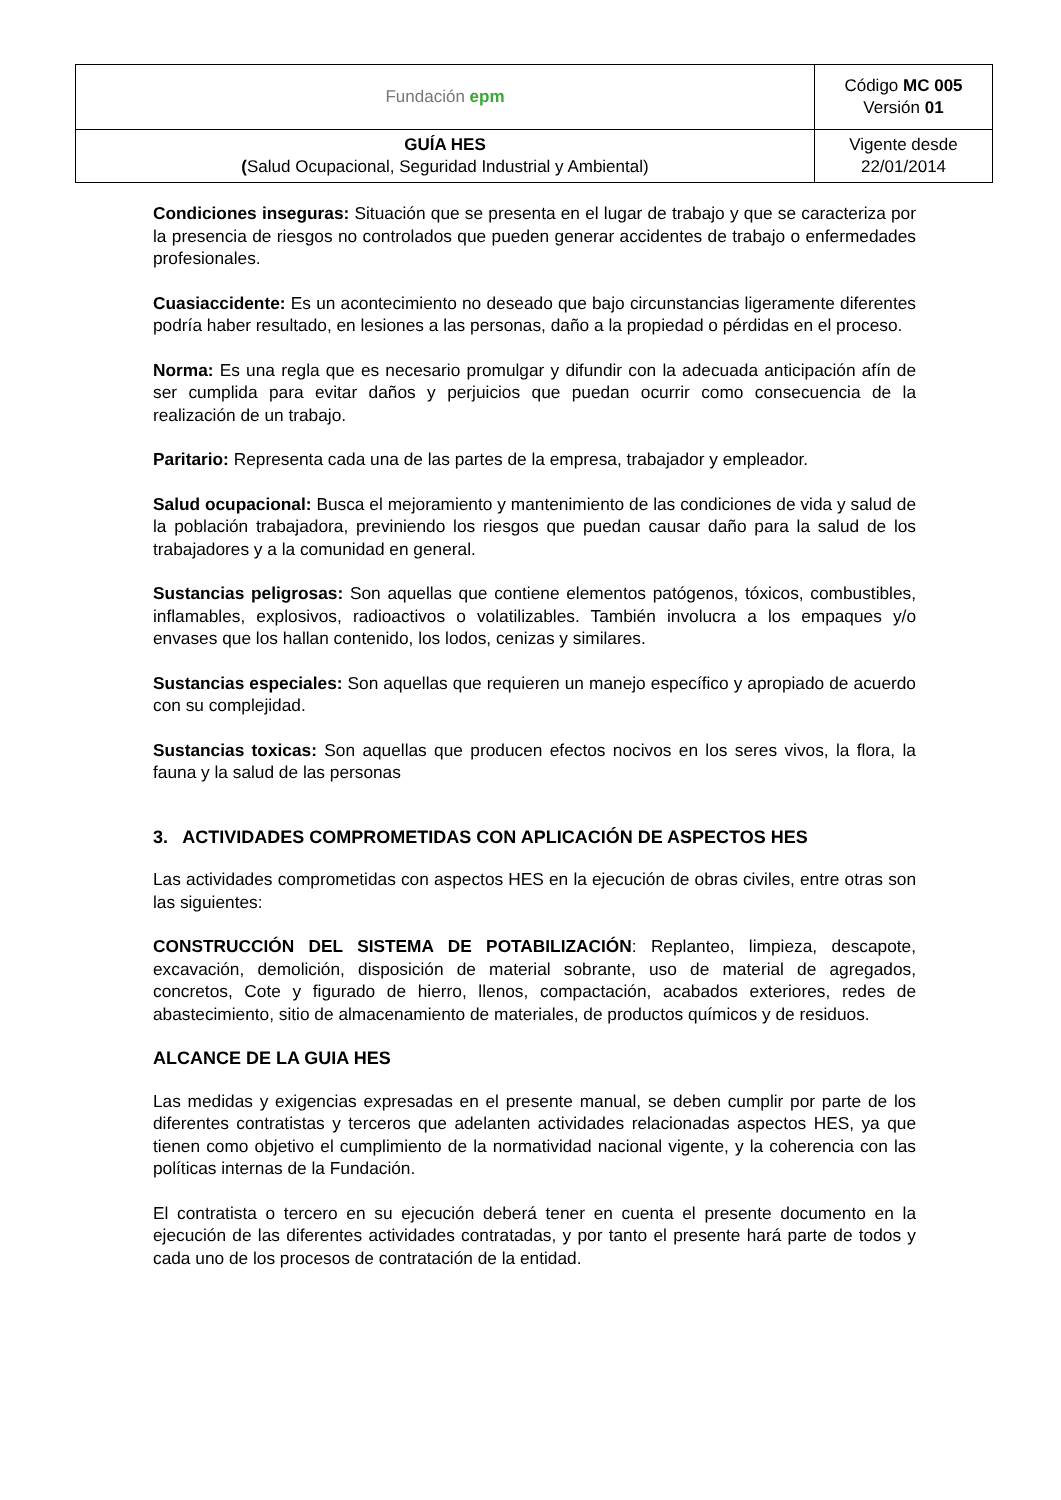| Fundación epm | Código MC 005 Versión 01 |
| GUÍA HES ( Salud Ocupacional, Seguridad Industrial y Ambiental) | Vigente desde 22/01/2014 |
Condiciones inseguras: Situación que se presenta en el lugar de trabajo y que se caracteriza por la presencia de riesgos no controlados que pueden generar accidentes de trabajo o enfermedades profesionales.
Cuasiaccidente: Es un acontecimiento no deseado que bajo circunstancias ligeramente diferentes podría haber resultado, en lesiones a las personas, daño a la propiedad o pérdidas en el proceso.
Norma: Es una regla que es necesario promulgar y difundir con la adecuada anticipación afín de ser cumplida para evitar daños y perjuicios que puedan ocurrir como consecuencia de la realización de un trabajo.
Paritario: Representa cada una de las partes de la empresa, trabajador y empleador.
Salud ocupacional: Busca el mejoramiento y mantenimiento de las condiciones de vida y salud de la población trabajadora, previniendo los riesgos que puedan causar daño para la salud de los trabajadores y a la comunidad en general.
Sustancias peligrosas: Son aquellas que contiene elementos patógenos, tóxicos, combustibles, inflamables, explosivos, radioactivos o volatilizables. También involucra a los empaques y/o envases que los hallan contenido, los lodos, cenizas y similares.
Sustancias especiales: Son aquellas que requieren un manejo específico y apropiado de acuerdo con su complejidad.
Sustancias toxicas: Son aquellas que producen efectos nocivos en los seres vivos, la flora, la fauna y la salud de las personas
3. ACTIVIDADES COMPROMETIDAS CON APLICACIÓN DE ASPECTOS HES
Las actividades comprometidas con aspectos HES en la ejecución de obras civiles, entre otras son las siguientes:
CONSTRUCCIÓN DEL SISTEMA DE POTABILIZACIÓN: Replanteo, limpieza, descapote, excavación, demolición, disposición de material sobrante, uso de material de agregados, concretos, Cote y figurado de hierro, llenos, compactación, acabados exteriores, redes de abastecimiento, sitio de almacenamiento de materiales, de productos químicos y de residuos.
ALCANCE DE LA GUIA HES
Las medidas y exigencias expresadas en el presente manual, se deben cumplir por parte de los diferentes contratistas y terceros que adelanten actividades relacionadas aspectos HES, ya que tienen como objetivo el cumplimiento de la normatividad nacional vigente, y la coherencia con las políticas internas de la Fundación.
El contratista o tercero en su ejecución deberá tener en cuenta el presente documento en la ejecución de las diferentes actividades contratadas, y por tanto el presente hará parte de todos y cada uno de los procesos de contratación de la entidad.